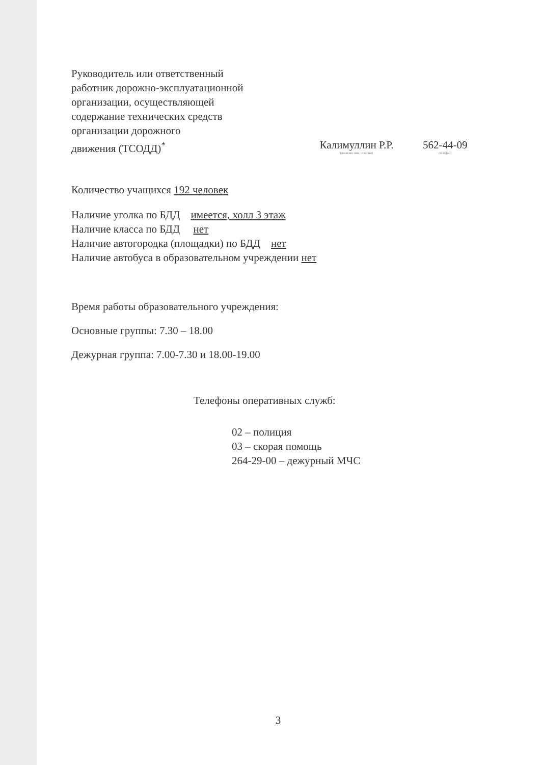Руководитель или ответственный
работник дорожно-эксплуатационной
организации, осуществляющей
содержание технических средств
организации дорожного
движения (ТСОДД)<sup>*</sup>
Калимуллин Р.Р.
(фамилия, имя, отчество)
562-44-09
(телефон)
Количество учащихся 192 человек
Наличие уголка по БДД имеется, холл 3 этаж
Наличие класса по БДД нет
Наличие автогородка (площадки) по БДД нет
Наличие автобуса в образовательном учреждении нет
Время работы образовательного учреждения:
Основные группы: 7.30 – 18.00
Дежурная группа: 7.00-7.30 и 18.00-19.00
Телефоны оперативных служб:
02 – полиция
03 – скорая помощь
264-29-00 – дежурный МЧС
3